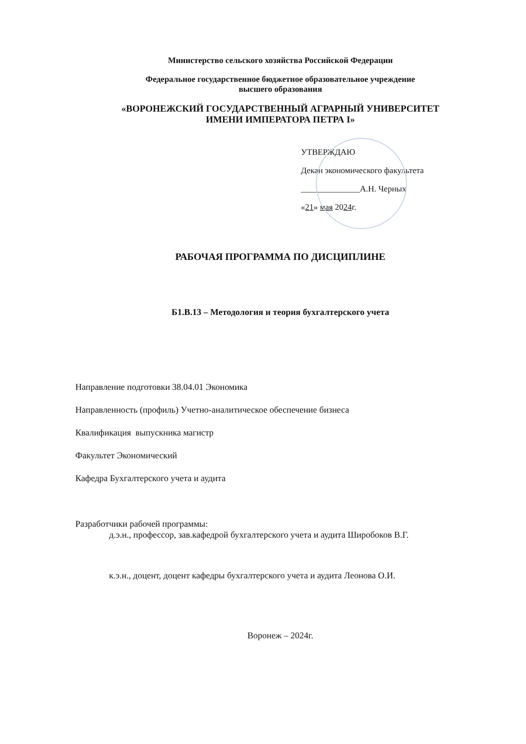Министерство сельского хозяйства Российской Федерации
Федеральное государственное бюджетное образовательное учреждение
высшего образования
«ВОРОНЕЖСКИЙ ГОСУДАРСТВЕННЫЙ АГРАРНЫЙ УНИВЕРСИТЕТ
ИМЕНИ ИМПЕРАТОРА ПЕТРА I»
УТВЕРЖДАЮ
Декан экономического факультета
______________А.Н. Черных
«21» мая 2024г.
РАБОЧАЯ ПРОГРАММА ПО ДИСЦИПЛИНЕ
Б1.В.13 – Методология и теория бухгалтерского учета
Направление подготовки 38.04.01 Экономика
Направленность (профиль) Учетно-аналитическое обеспечение бизнеса
Квалификация выпускника магистр
Факультет Экономический
Кафедра Бухгалтерского учета и аудита
Разработчики рабочей программы:
д.э.н., профессор, зав.кафедрой бухгалтерского учета и аудита Широбоков В.Г.
к.э.н., доцент, доцент кафедры бухгалтерского учета и аудита Леонова О.И.
Воронеж – 2024г.